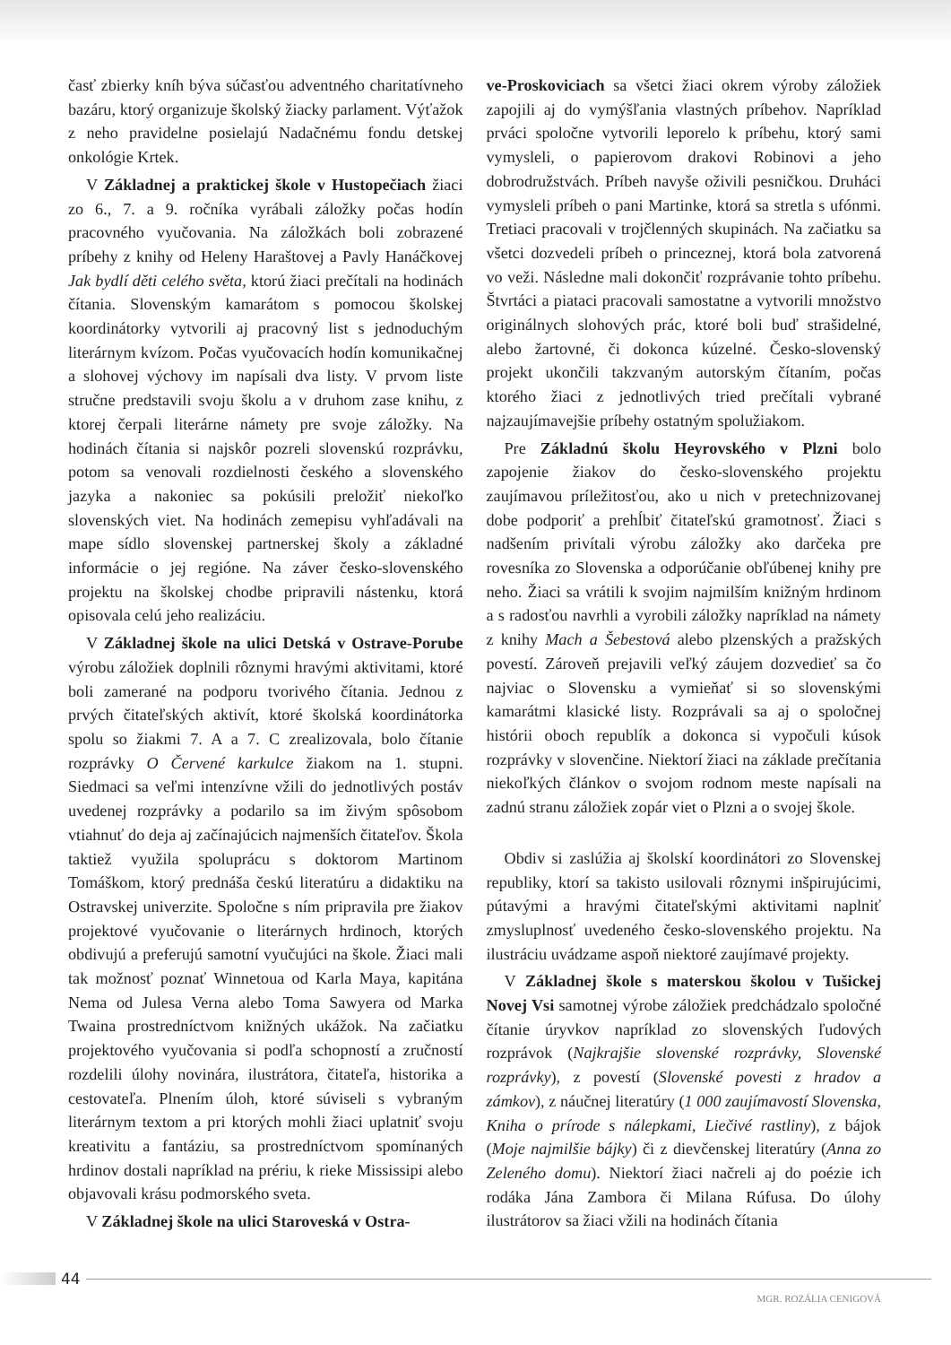časť zbierky kníh býva súčasťou adventného charitatívneho bazáru, ktorý organizuje školský žiacky parlament. Výťažok z neho pravidelne posielajú Nadačnému fondu detskej onkológie Krtek.
V Základnej a praktickej škole v Hustopečiach žiaci zo 6., 7. a 9. ročníka vyrábali záložky počas hodín pracovného vyučovania. Na záložkách boli zobrazené príbehy z knihy od Heleny Haraštovej a Pavly Hanáčkovej Jak bydlí děti celého světa, ktorú žiaci prečítali na hodinách čítania. Slovenským kamarátom s pomocou školskej koordinátorky vytvorili aj pracovný list s jednoduchým literárnym kvízom. Počas vyučovacích hodín komunikačnej a slohovej výchovy im napísali dva listy. V prvom liste stručne predstavili svoju školu a v druhom zase knihu, z ktorej čerpali literárne námety pre svoje záložky. Na hodinách čítania si najskôr pozreli slovenskú rozprávku, potom sa venovali rozdielnosti českého a slovenského jazyka a nakoniec sa pokúsili preložiť niekoľko slovenských viet. Na hodinách zemepisu vyhľadávali na mape sídlo slovenskej partnerskej školy a základné informácie o jej regióne. Na záver česko-slovenského projektu na školskej chodbe pripravili nástenku, ktorá opisovala celú jeho realizáciu.
V Základnej škole na ulici Detská v Ostrave-Porube výrobu záložiek doplnili rôznymi hravými aktivitami, ktoré boli zamerané na podporu tvorivého čítania. Jednou z prvých čitateľských aktivít, ktoré školská koordinátorka spolu so žiakmi 7. A a 7. C zrealizovala, bolo čítanie rozprávky O Červené karkulce žiakom na 1. stupni. Siedmaci sa veľmi intenzívne vžili do jednotlivých postáv uvedenej rozprávky a podarilo sa im živým spôsobom vtiahnuť do deja aj začínajúcich najmenších čitateľov. Škola taktiež využila spoluprácu s doktorom Martinom Tomáškom, ktorý prednáša českú literatúru a didaktiku na Ostravskej univerzite. Spoločne s ním pripravila pre žiakov projektové vyučovanie o literárnych hrdinoch, ktorých obdivujú a preferujú samotní vyučujúci na škole. Žiaci mali tak možnosť poznať Winnetoua od Karla Maya, kapitána Nema od Julesa Verna alebo Toma Sawyera od Marka Twaina prostredníctvom knižných ukážok. Na začiatku projektového vyučovania si podľa schopností a zručností rozdelili úlohy novinára, ilustrátora, čitateľa, historika a cestovateľa. Plnením úloh, ktoré súviseli s vybraným literárnym textom a pri ktorých mohli žiaci uplatniť svoju kreativitu a fantáziu, sa prostredníctvom spomínaných hrdinov dostali napríklad na prériu, k rieke Mississipi alebo objavovali krásu podmorského sveta.
V Základnej škole na ulici Staroveská v Ostra-
ve-Proskoviciach sa všetci žiaci okrem výroby záložiek zapojili aj do vymýšľania vlastných príbehov. Napríklad prváci spoločne vytvorili leporelo k príbehu, ktorý sami vymysleli, o papierovom drakovi Robinovi a jeho dobrodružstvách. Príbeh navyše oživili pesničkou. Druháci vymysleli príbeh o pani Martinke, ktorá sa stretla s ufónmi. Tretiaci pracovali v trojčlenných skupinách. Na začiatku sa všetci dozvedeli príbeh o princeznej, ktorá bola zatvorená vo veži. Následne mali dokončiť rozprávanie tohto príbehu. Štvrtáci a piataci pracovali samostatne a vytvorili množstvo originálnych slohových prác, ktoré boli buď strašidelné, alebo žartovné, či dokonca kúzelné. Česko-slovenský projekt ukončili takzvaným autorským čítaním, počas ktorého žiaci z jednotlivých tried prečítali vybrané najzaujímavejšie príbehy ostatným spolužiakom.
Pre Základnú školu Heyrovského v Plzni bolo zapojenie žiakov do česko-slovenského projektu zaujímavou príležitosťou, ako u nich v pretechnizovanej dobe podporiť a prehĺbiť čitateľskú gramotnosť. Žiaci s nadšením privítali výrobu záložky ako darčeka pre rovesníka zo Slovenska a odporúčanie obľúbenej knihy pre neho. Žiaci sa vrátili k svojim najmilším knižným hrdinom a s radosťou navrhli a vyrobili záložky napríklad na námety z knihy Mach a Šebestová alebo plzenských a pražských povestí. Zároveň prejavili veľký záujem dozvedieť sa čo najviac o Slovensku a vymieňať si so slovenskými kamarátmi klasické listy. Rozprávali sa aj o spoločnej histórii oboch republík a dokonca si vypočuli kúsok rozprávky v slovenčine. Niektorí žiaci na základe prečítania niekoľkých článkov o svojom rodnom meste napísali na zadnú stranu záložiek zopár viet o Plzni a o svojej škole.
Obdiv si zaslúžia aj školskí koordinátori zo Slovenskej republiky, ktorí sa takisto usilovali rôznymi inšpirujúcimi, pútavými a hravými čitateľskými aktivitami naplniť zmysluplnosť uvedeného česko-slovenského projektu. Na ilustráciu uvádzame aspoň niektoré zaujímavé projekty.
V Základnej škole s materskou školou v Tušickej Novej Vsi samotnej výrobe záložiek predchádzalo spoločné čítanie úryvkov napríklad zo slovenských ľudových rozprávok (Najkrajšie slovenské rozprávky, Slovenské rozprávky), z povestí (Slovenské povesti z hradov a zámkov), z náučnej literatúry (1 000 zaujímavostí Slovenska, Kniha o prírode s nálepkami, Liečivé rastliny), z bájok (Moje najmilšie bájky) či z dievčenskej literatúry (Anna zo Zeleného domu). Niektorí žiaci načreli aj do poézie ich rodáka Jána Zambora či Milana Rúfusa. Do úlohy ilustrátorov sa žiaci vžili na hodinách čítania
44
MGR. ROZÁLIA CENIGOVÁ